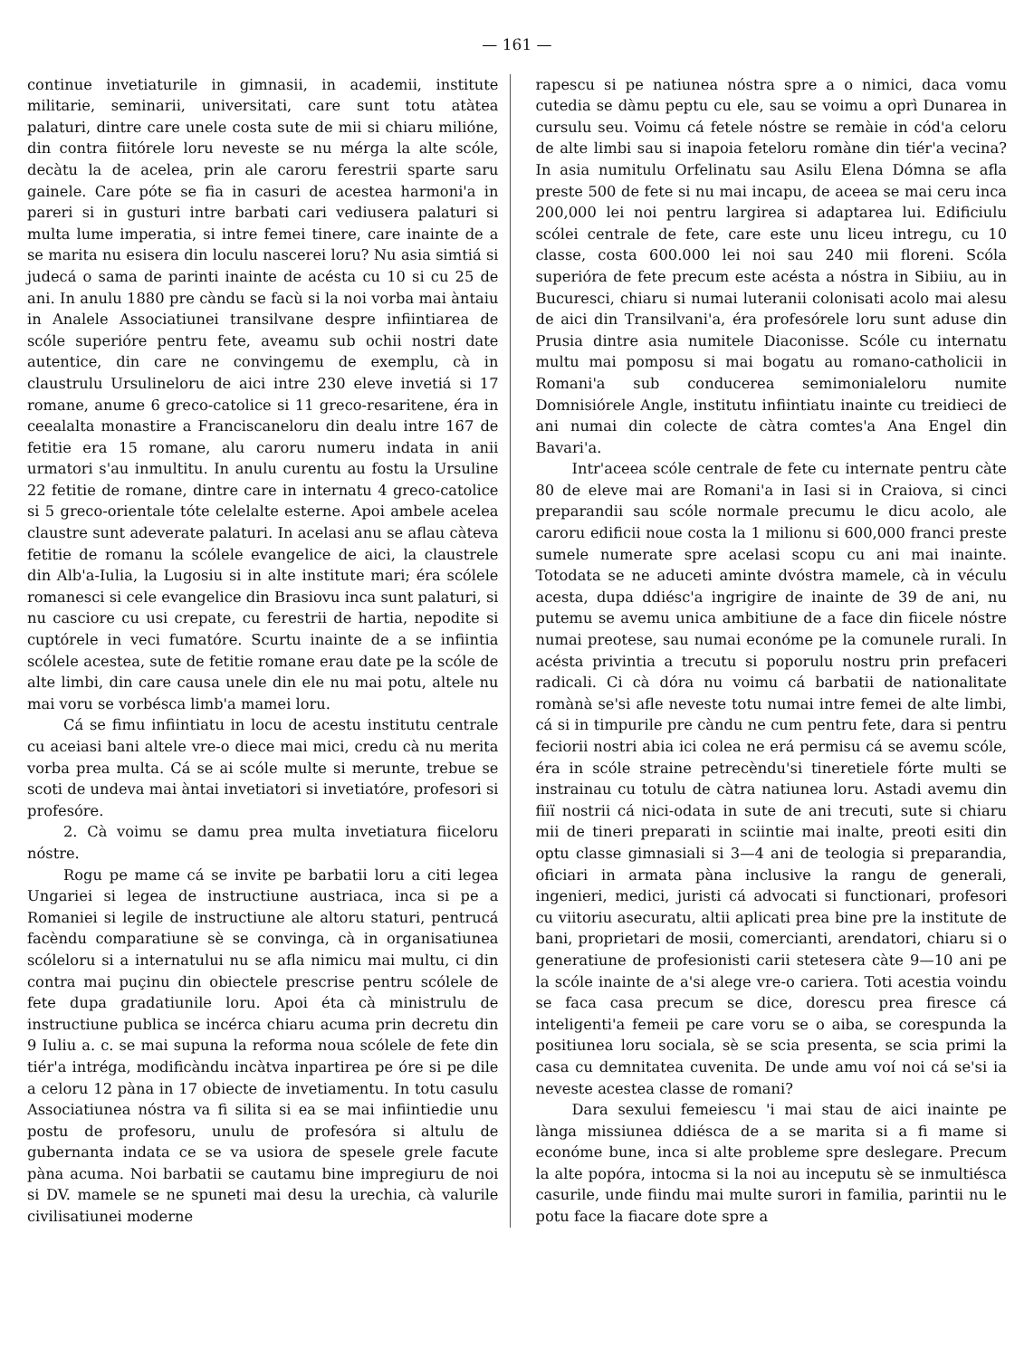— 161 —
continue invetiaturile in gimnasii, in academii, institute militarie, seminarii, universitati, care sunt totu atàtea palaturi, dintre care unele costa sute de mii si chiaru milióne, din contra fiitórele loru neveste se nu mérga la alte scóle, decàtu la de acelea, prin ale caroru ferestrii sparte saru gainele. Care póte se fia in casuri de acestea harmoni'a in pareri si in gusturi intre barbati cari vediusera palaturi si multa lume imperatia, si intre femei tinere, care inainte de a se marita nu esisera din loculu nascerei loru? Nu asia simtiá si judecá o sama de parinti inainte de acésta cu 10 si cu 25 de ani. In anulu 1880 pre càndu se facù si la noi vorba mai àntaiu in Analele Associatiunei transilvane despre infiintiarea de scóle superióre pentru fete, aveamu sub ochii nostri date autentice, din care ne convingemu de exemplu, cà in claustrulu Ursulineloru de aici intre 230 eleve invetiá si 17 romane, anume 6 greco-catolice si 11 greco-resaritene, éra in ceealalta monastire a Franciscaneloru din dealu intre 167 de fetitie era 15 romane, alu caroru numeru indata in anii urmatori s'au inmultitu. In anulu curentu au fostu la Ursuline 22 fetitie de romane, dintre care in internatu 4 greco-catolice si 5 greco-orientale tóte celelalte esterne. Apoi ambele acelea claustre sunt adeverate palaturi. In acelasi anu se aflau càteva fetitie de romanu la scólele evangelice de aici, la claustrele din Alb'a-Iulia, la Lugosiu si in alte institute mari; éra scólele romanesci si cele evangelice din Brasiovu inca sunt palaturi, si nu casciore cu usi crepate, cu ferestrii de hartia, nepodite si cuptórele in veci fumatóre. Scurtu inainte de a se infiintia scólele acestea, sute de fetitie romane erau date pe la scóle de alte limbi, din care causa unele din ele nu mai potu, altele nu mai voru se vorbésca limb'a mamei loru.
Cá se fimu infiintiatu in locu de acestu institutu centrale cu aceiasi bani altele vre-o diece mai mici, credu cà nu merita vorba prea multa. Cá se ai scóle multe si merunte, trebue se scoti de undeva mai àntai invetiatori si invetiatóre, profesori si profesóre.
2. Cà voimu se damu prea multa invetiatura fiiceloru nóstre.
Rogu pe mame cá se invite pe barbatii loru a citi legea Ungariei si legea de instructiune austriaca, inca si pe a Romaniei si legile de instructiune ale altoru staturi, pentrucá facèndu comparatiune sè se convinga, cà in organisatiunea scóleloru si a internatului nu se afla nimicu mai multu, ci din contra mai puçinu din obiectele prescrise pentru scólele de fete dupa gradatiunile loru. Apoi éta cà ministrulu de instructiune publica se incérca chiaru acuma prin decretu din 9 Iuliu a. c. se mai supuna la reforma noua scólele de fete din tiér'a intréga, modificàndu incàtva inpartirea pe óre si pe dile a celoru 12 pàna in 17 obiecte de invetiamentu. In totu casulu Associatiunea nóstra va fi silita si ea se mai infiintiedie unu postu de profesoru, unulu de profesóra si altulu de gubernanta indata ce se va usiora de spesele grele facute pàna acuma. Noi barbatii se cautamu bine impregiuru de noi si DV. mamele se ne spuneti mai desu la urechia, cà valurile civilisatiunei moderne
rapescu si pe natiunea nóstra spre a o nimici, daca vomu cutedia se dàmu peptu cu ele, sau se voimu a oprì Dunarea in cursulu seu. Voimu cá fetele nóstre se remàie in cód'a celoru de alte limbi sau si inapoia feteloru romàne din tiér'a vecina? In asia numitulu Orfelinatu sau Asilu Elena Dómna se afla preste 500 de fete si nu mai incapu, de aceea se mai ceru inca 200,000 lei noi pentru largirea si adaptarea lui. Edificiulu scólei centrale de fete, care este unu liceu intregu, cu 10 classe, costa 600.000 lei noi sau 240 mii floreni. Scóla superióra de fete precum este acésta a nóstra in Sibiiu, au in Bucuresci, chiaru si numai luteranii colonisati acolo mai alesu de aici din Transilvani'a, éra profesórele loru sunt aduse din Prusia dintre asia numitele Diaconisse. Scóle cu internatu multu mai pomposu si mai bogatu au romano-catholicii in Romani'a sub conducerea semimonialeloru numite Domnisiórele Angle, institutu infiintiatu inainte cu treidieci de ani numai din colecte de càtra comtes'a Ana Engel din Bavari'a.
Intr'aceea scóle centrale de fete cu internate pentru càte 80 de eleve mai are Romani'a in Iasi si in Craiova, si cinci preparandii sau scóle normale precumu le dicu acolo, ale caroru edificii noue costa la 1 milionu si 600,000 franci preste sumele numerate spre acelasi scopu cu ani mai inainte. Totodata se ne aduceti aminte dvóstra mamele, cà in véculu acesta, dupa ddiésc'a ingrigire de inainte de 39 de ani, nu putemu se avemu unica ambitiune de a face din fiicele nóstre numai preotese, sau numai económe pe la comunele rurali. In acésta privintia a trecutu si poporulu nostru prin prefaceri radicali. Ci cà dóra nu voimu cá barbatii de nationalitate romànà se'si afle neveste totu numai intre femei de alte limbi, cá si in timpurile pre càndu ne cum pentru fete, dara si pentru feciorii nostri abia ici colea ne erá permisu cá se avemu scóle, éra in scóle straine petrecèndu'si tineretiele fórte multi se instrainau cu totulu de càtra natiunea loru. Astadi avemu din fiiï nostrii cá nici-odata in sute de ani trecuti, sute si chiaru mii de tineri preparati in sciintie mai inalte, preoti esiti din optu classe gimnasiali si 3—4 ani de teologia si preparandia, oficiari in armata pàna inclusive la rangu de generali, ingenieri, medici, juristi cá advocati si functionari, profesori cu viitoriu asecuratu, altii aplicati prea bine pre la institute de bani, proprietari de mosii, comercianti, arendatori, chiaru si o generatiune de profesionisti carii stetesera càte 9—10 ani pe la scóle inainte de a'si alege vre-o cariera. Toti acestia voindu se faca casa precum se dice, dorescu prea firesce cá inteligenti'a femeii pe care voru se o aiba, se corespunda la positiunea loru sociala, sè se scia presenta, se scia primi la casa cu demnitatea cuvenita. De unde amu voí noi cá se'si ia neveste acestea classe de romani?
Dara sexului femeiescu 'i mai stau de aici inainte pe lànga missiunea ddiésca de a se marita si a fi mame si económe bune, inca si alte probleme spre deslegare. Precum la alte popóra, intocma si la noi au inceputu sè se inmultiésca casurile, unde fiindu mai multe surori in familia, parintii nu le potu face la fiacare dote spre a